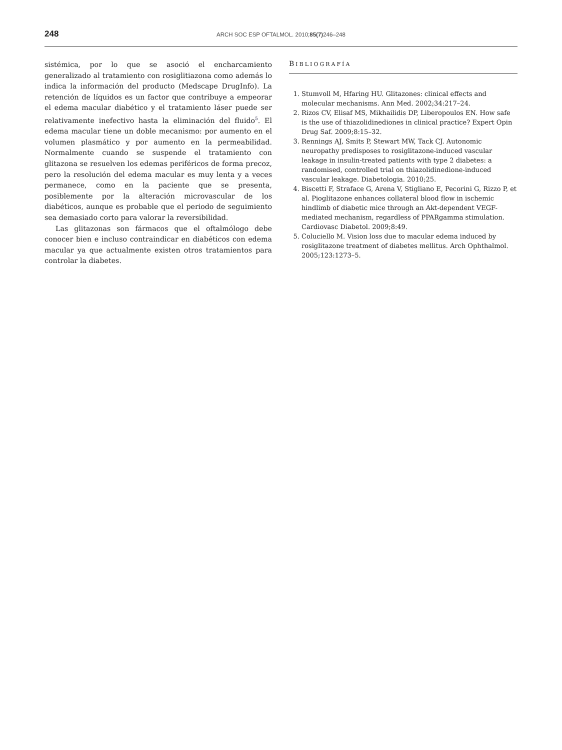248 ARCH SOC ESP OFTALMOL. 2010;85(7) 246–248
sistémica, por lo que se asoció el encharcamiento generalizado al tratamiento con rosiglitiazona como además lo indica la información del producto (Medscape DrugInfo). La retención de líquidos es un factor que contribuye a empeorar el edema macular diabético y el tratamiento láser puede ser relativamente inefectivo hasta la eliminación del fluido<sup>5</sup>. El edema macular tiene un doble mecanismo: por aumento en el volumen plasmático y por aumento en la permeabilidad. Normalmente cuando se suspende el tratamiento con glitazona se resuelven los edemas periféricos de forma precoz, pero la resolución del edema macular es muy lenta y a veces permanece, como en la paciente que se presenta, posiblemente por la alteración microvascular de los diabéticos, aunque es probable que el periodo de seguimiento sea demasiado corto para valorar la reversibilidad.
Las glitazonas son fármacos que el oftalmólogo debe conocer bien e incluso contraindicar en diabéticos con edema macular ya que actualmente existen otros tratamientos para controlar la diabetes.
BIBLIOGRAFÍA
1. Stumvoll M, Hfaring HU. Glitazones: clinical effects and molecular mechanisms. Ann Med. 2002;34:217–24.
2. Rizos CV, Elisaf MS, Mikhailidis DP, Liberopoulos EN. How safe is the use of thiazolidinediones in clinical practice? Expert Opin Drug Saf. 2009;8:15–32.
3. Rennings AJ, Smits P, Stewart MW, Tack CJ. Autonomic neuropathy predisposes to rosiglitazone-induced vascular leakage in insulin-treated patients with type 2 diabetes: a randomised, controlled trial on thiazolidinedione-induced vascular leakage. Diabetologia. 2010;25.
4. Biscetti F, Straface G, Arena V, Stigliano E, Pecorini G, Rizzo P, et al. Pioglitazone enhances collateral blood flow in ischemic hindlimb of diabetic mice through an Akt-dependent VEGF-mediated mechanism, regardless of PPARgamma stimulation. Cardiovasc Diabetol. 2009;8:49.
5. Coluciello M. Vision loss due to macular edema induced by rosiglitazone treatment of diabetes mellitus. Arch Ophthalmol. 2005;123:1273–5.